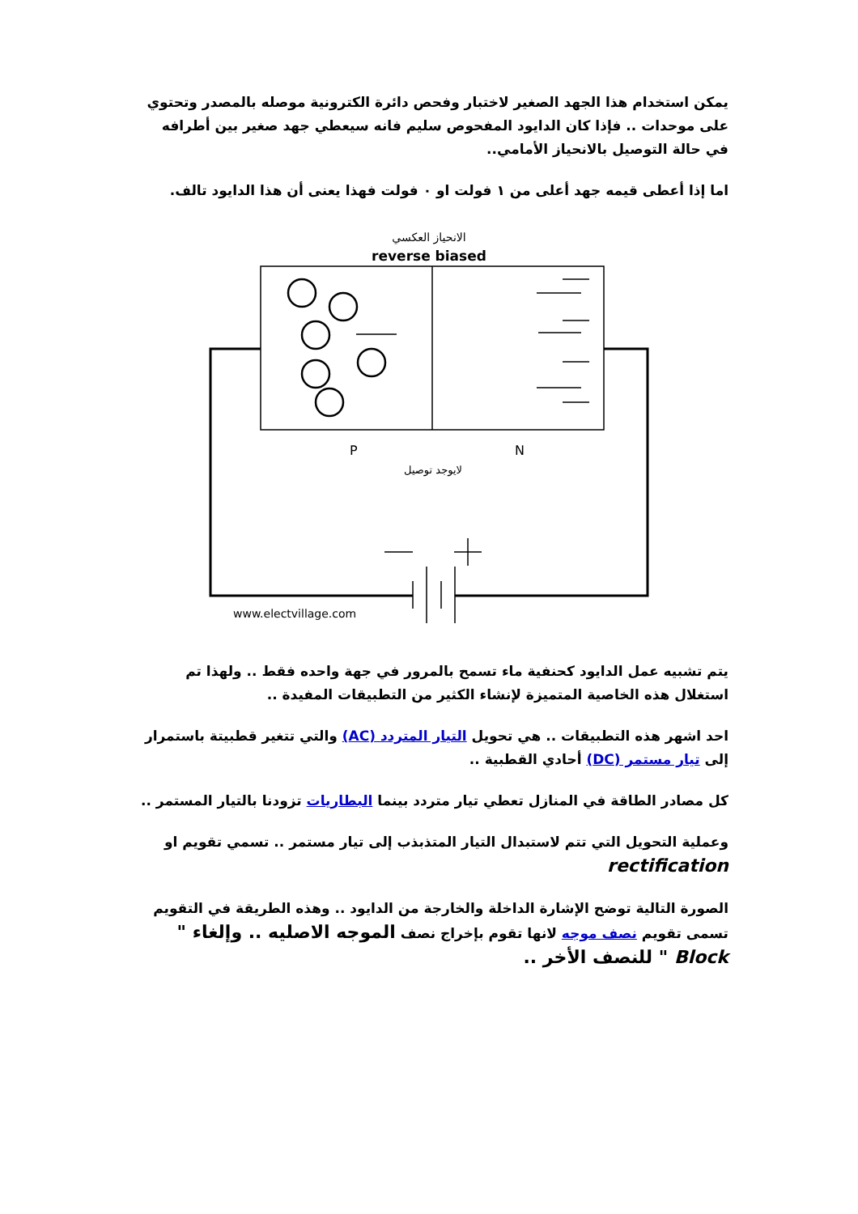يمكن استخدام هذا الجهد الصغير لاختبار وفحص دائرة الكترونية موصله بالمصدر وتحتوي على موحدات .. فإذا كان الدايود المفحوص سليم فانه سيعطي جهد صغير بين أطرافه في حالة التوصيل بالانحياز الأمامي..
اما إذا أعطى قيمه جهد أعلى من ١ فولت او ٠ فولت فهذا يعنى أن هذا الدايود تالف.
الانحياز العكسي
reverse biased
P
N
لايوجد توصيل
www.electvillage.com
يتم تشبيه عمل الدايود كحنفية ماء تسمح بالمرور في جهة واحده فقط .. ولهذا تم استغلال هذه الخاصية المتميزة لإنشاء الكثير من التطبيقات المفيدة ..
احد اشهر هذه التطبيقات .. هي تحويل التيار المتردد (AC) والتي تتغير قطبيتة باستمرار إلى تيار مستمر (DC) أحادي القطبية ..
كل مصادر الطاقة في المنازل تعطي تيار متردد بينما البطاريات تزودنا بالتيار المستمر ..
وعملية التحويل التي تتم لاستبدال التيار المتذبذب إلى تيار مستمر .. تسمي تقويم او rectification
الصورة التالية توضح الإشارة الداخلة والخارجة من الدايود .. وهذه الطريقة في التقويم تسمى تقويم نصف موجه لانها تقوم بإخراج نصف الموجه الاصليه .. وإلغاء " Block " للنصف الأخر ..